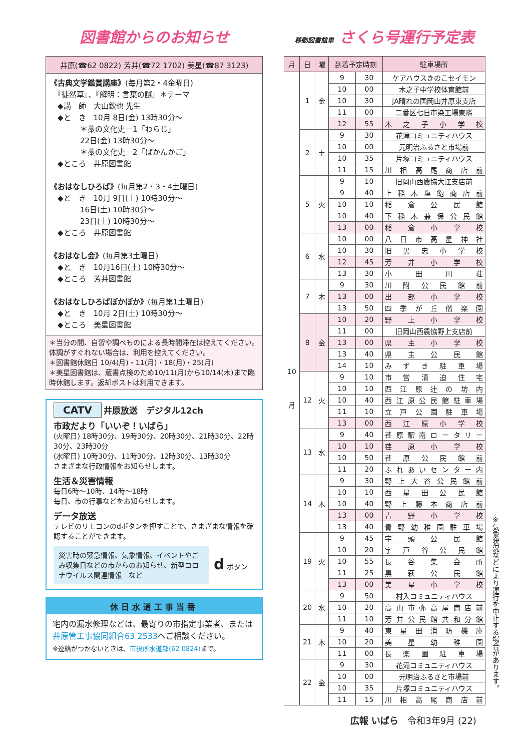図書館からのお知らせ
井原(☎62 0822) 芳井(☎72 1702) 美星(☎87 3123)
《古典文学鑑賞講座》(毎月第2・4金曜日)
　『徒然草』、『解明：言葉の謎』＊テーマ
　◆講　師　大山欽也 先生
　◆と　き　10月 8日(金) 13時30分～
　　　　＊藁の文化史－1「わらじ」
　　　　22日(金) 13時30分～
　　　　＊藁の文化史－2「ばかんかご」
　◆ところ　井原図書館
《おはなしひろば》(毎月第2・3・4土曜日)
　◆と　き　10月 9日(土) 10時30分～
　　　　16日(土) 10時30分～
　　　　23日(土) 10時30分～
　◆ところ　井原図書館
《おはなし会》(毎月第3土曜日)
　◆と　き　10月16日(土) 10時30分～
　◆ところ　芳井図書館
《おはなしひろばぽかぽか》(毎月第1土曜日)
　◆と　き　10月 2日(土) 10時30分～
　◆ところ　美星図書館
＊当分の間、自習や調べものによる長時間滞在は控えてください。体調がすぐれない場合は、利用を控えてください。
＊図書館休館日 10/4(月)・11(月)・18(月)・25(月)
＊美星図書館は、蔵書点検のため10/11(月)から10/14(木)まで臨時休館します。返却ポストは利用できます。
CATV 井原放送　デジタル12ch
市政だより「いいぞ！いばら」
(火曜日) 18時30分、19時30分、20時30分、21時30分、22時30分、23時30分
(水曜日) 10時30分、11時30分、12時30分、13時30分
さまざまな行政情報をお知らせします。
生活＆災害情報
毎日6時～10時、14時～18時
毎日、市の行事などをお知らせします。
データ放送
テレビのリモコンのdボタンを押すことで、さまざまな情報を確認することができます。
災害時の緊急情報、気象情報、イベントやごみ収集日などの市からのお知らせ、新型コロナウイルス関連情報　など
d ボタン
休日水道工事当番
宅内の漏水修理などは、最寄りの市指定事業者、または井原管工事協同組合63 2533へご相談ください。
※連絡がつかないときは、市役所水道部(62 0824) まで。
移動図書館車 さくら号運行予定表
| 月 | 日 | 曜 | 到着予定時刻 | | 駐車場所 |
| --- | --- | --- | --- | --- | --- |
| 10 月 | 1 | 金 | 9 | 30 | ケアハウスきのこセイモン |
| | | | 10 | 00 | 木之子中学校体育館前 |
| | | | 10 | 30 | JA晴れの国岡山井原東支店 |
| | | | 11 | 00 | 二番区七日市染工場東隣 |
| | | | 12 | 55 | 木之子小学校 |
| | 2 | 土 | 9 | 30 | 花滝コミュニティハウス |
| | | | 10 | 00 | 元明治ふるさと市場前 |
| | | | 10 | 35 | 片塚コミュニティハウス |
| | | | 11 | 15 | 川相高尾商店前 |
| | 5 | 火 | 9 | 10 | 旧岡山西農協大江支店前 |
| | | | 9 | 40 | 上稲木塩飽商店前 |
| | | | 10 | 10 | 稲倉公民館 |
| | | | 10 | 40 | 下稲木兼保公民館 |
| | | | 13 | 00 | 稲倉小学校 |
| | 6 | 水 | 10 | 00 | 八日市高星神社 |
| | | | 10 | 30 | 旧黒忠小学校 |
| | | | 12 | 45 | 芳井小学校 |
| | | | 13 | 30 | 小田川荘 |
| | 7 | 木 | 9 | 30 | 川附公民館前 |
| | | | 13 | 00 | 出部小学校 |
| | | | 13 | 50 | 四季が丘偕楽園 |
| | 8 | 金 | 10 | 20 | 野上小学校 |
| | | | 11 | 00 | 旧岡山西農協野上支店前 |
| | | | 13 | 00 | 県主小学校 |
| | | | 13 | 40 | 県主公民館 |
| | | | 14 | 10 | みずき駐車場 |
| | 12 | 火 | 9 | 10 | 市営清迫住宅 |
| | | | 10 | 10 | 西江原辻の坊内 |
| | | | 10 | 40 | 西江原公民館駐車場 |
| | | | 11 | 10 | 立戸公園駐車場 |
| | | | 13 | 00 | 西江原小学校 |
| | 13 | 水 | 9 | 40 | 荏原駅南ロータリー |
| | | | 10 | 10 | 荏原小学校 |
| | | | 10 | 50 | 荏原公民館前 |
| | | | 11 | 20 | ふれあいセンター内 |
| | 14 | 木 | 9 | 30 | 野上大谷公民館前 |
| | | | 10 | 10 | 西星田公民館 |
| | | | 10 | 40 | 野上藤本商店前 |
| | | | 13 | 00 | 青野小学校 |
| | | | 13 | 40 | 青野幼稚園駐車場 |
| | 19 | 火 | 9 | 45 | 宇頭公民館 |
| | | | 10 | 20 | 宇戸谷公民館 |
| | | | 10 | 55 | 長谷集会所 |
| | | | 11 | 25 | 黒萩公民館 |
| | | | 13 | 00 | 美星小学校 |
| | 20 | 水 | 9 | 50 | 村入コミュニティハウス |
| | | | 10 | 20 | 高山市弥高屋商店前 |
| | | | 11 | 10 | 芳井公民館共和分館 |
| | 21 | 木 | 9 | 40 | 東星田消防機庫 |
| | | | 10 | 20 | 美星幼稚園 |
| | | | 11 | 00 | 長楽園駐車場 |
| | 22 | 金 | 9 | 30 | 花滝コミュニティハウス |
| | | | 10 | 00 | 元明治ふるさと市場前 |
| | | | 10 | 35 | 片塚コミュニティハウス |
| | | | 11 | 15 | 川相高尾商店前 |
※気象状況などにより運行を中止する場合があります。
広報 いばら　令和3年9月 (22)